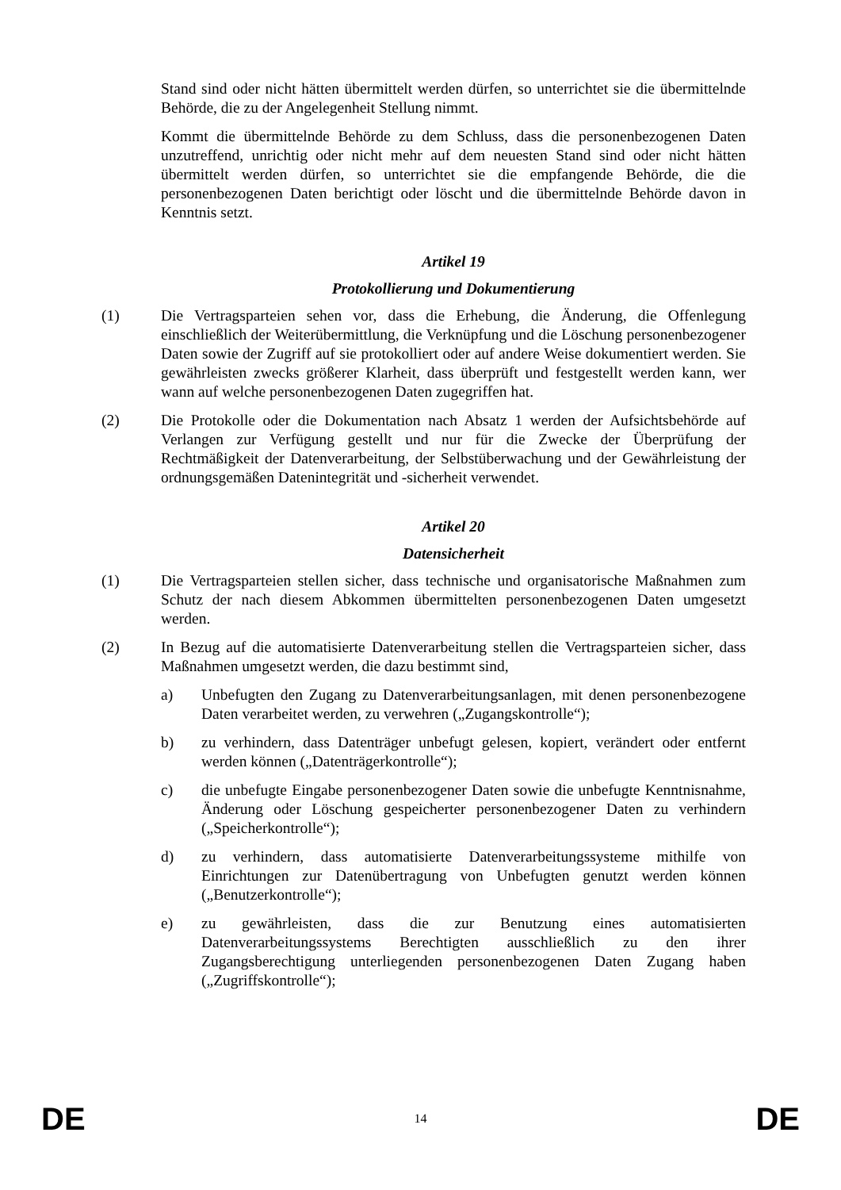Stand sind oder nicht hätten übermittelt werden dürfen, so unterrichtet sie die übermittelnde Behörde, die zu der Angelegenheit Stellung nimmt.
Kommt die übermittelnde Behörde zu dem Schluss, dass die personenbezogenen Daten unzutreffend, unrichtig oder nicht mehr auf dem neuesten Stand sind oder nicht hätten übermittelt werden dürfen, so unterrichtet sie die empfangende Behörde, die die personenbezogenen Daten berichtigt oder löscht und die übermittelnde Behörde davon in Kenntnis setzt.
Artikel 19
Protokollierung und Dokumentierung
(1) Die Vertragsparteien sehen vor, dass die Erhebung, die Änderung, die Offenlegung einschließlich der Weiterübermittlung, die Verknüpfung und die Löschung personenbezogener Daten sowie der Zugriff auf sie protokolliert oder auf andere Weise dokumentiert werden. Sie gewährleisten zwecks größerer Klarheit, dass überprüft und festgestellt werden kann, wer wann auf welche personenbezogenen Daten zugegriffen hat.
(2) Die Protokolle oder die Dokumentation nach Absatz 1 werden der Aufsichtsbehörde auf Verlangen zur Verfügung gestellt und nur für die Zwecke der Überprüfung der Rechtmäßigkeit der Datenverarbeitung, der Selbstüberwachung und der Gewährleistung der ordnungsgemäßen Datenintegrität und -sicherheit verwendet.
Artikel 20
Datensicherheit
(1) Die Vertragsparteien stellen sicher, dass technische und organisatorische Maßnahmen zum Schutz der nach diesem Abkommen übermittelten personenbezogenen Daten umgesetzt werden.
(2) In Bezug auf die automatisierte Datenverarbeitung stellen die Vertragsparteien sicher, dass Maßnahmen umgesetzt werden, die dazu bestimmt sind,
a) Unbefugten den Zugang zu Datenverarbeitungsanlagen, mit denen personenbezogene Daten verarbeitet werden, zu verwehren („Zugangskontrolle“);
b) zu verhindern, dass Datenträger unbefugt gelesen, kopiert, verändert oder entfernt werden können („Datenträgerkontrolle“);
c) die unbefugte Eingabe personenbezogener Daten sowie die unbefugte Kenntnisnahme, Änderung oder Löschung gespeicherter personenbezogener Daten zu verhindern („Speicherkontrolle“);
d) zu verhindern, dass automatisierte Datenverarbeitungssysteme mithilfe von Einrichtungen zur Datenübertragung von Unbefugten genutzt werden können („Benutzerkontrolle“);
e) zu gewährleisten, dass die zur Benutzung eines automatisierten Datenverarbeitungssystems Berechtigten ausschließlich zu den ihrer Zugangsberechtigung unterliegenden personenbezogenen Daten Zugang haben („Zugriffskontrolle“);
DE 14 DE